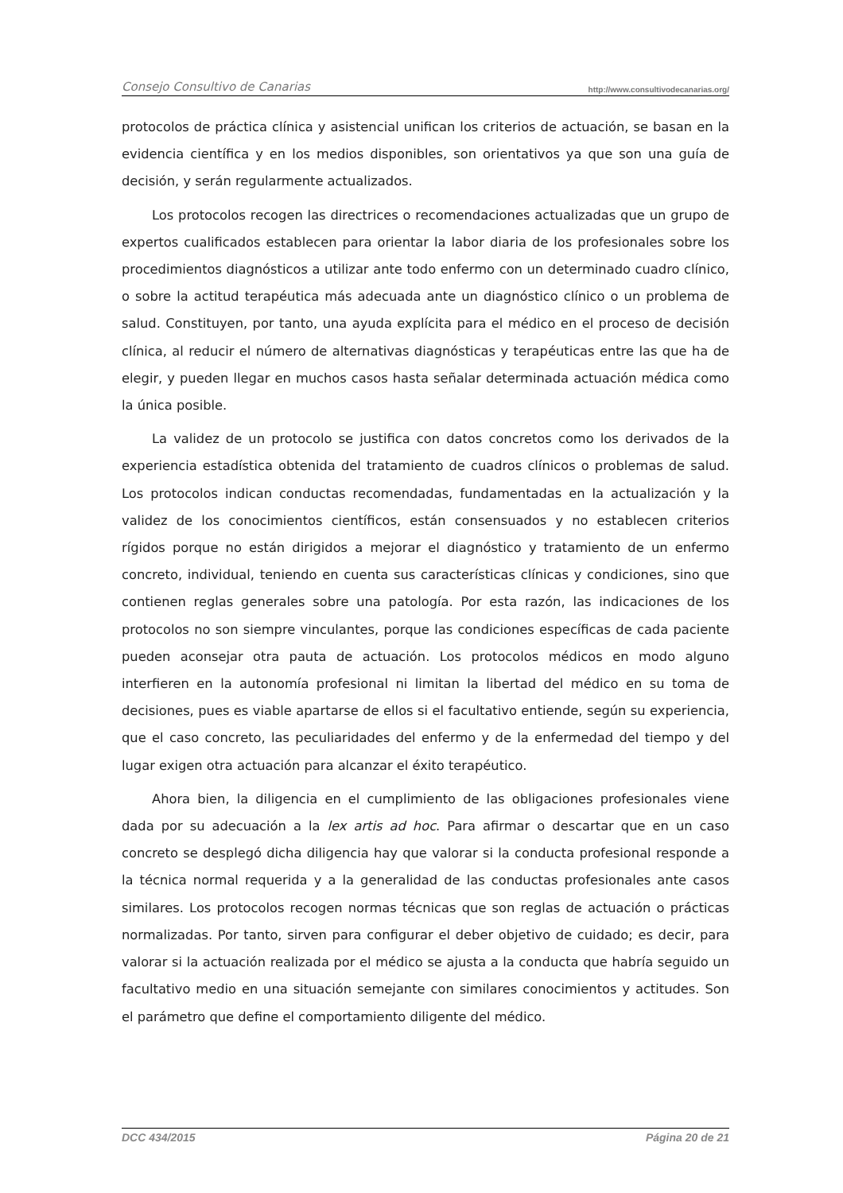Consejo Consultivo de Canarias http://www.consultivodecanarias.org/
protocolos de práctica clínica y asistencial unifican los criterios de actuación, se basan en la evidencia científica y en los medios disponibles, son orientativos ya que son una guía de decisión, y serán regularmente actualizados.
Los protocolos recogen las directrices o recomendaciones actualizadas que un grupo de expertos cualificados establecen para orientar la labor diaria de los profesionales sobre los procedimientos diagnósticos a utilizar ante todo enfermo con un determinado cuadro clínico, o sobre la actitud terapéutica más adecuada ante un diagnóstico clínico o un problema de salud. Constituyen, por tanto, una ayuda explícita para el médico en el proceso de decisión clínica, al reducir el número de alternativas diagnósticas y terapéuticas entre las que ha de elegir, y pueden llegar en muchos casos hasta señalar determinada actuación médica como la única posible.
La validez de un protocolo se justifica con datos concretos como los derivados de la experiencia estadística obtenida del tratamiento de cuadros clínicos o problemas de salud. Los protocolos indican conductas recomendadas, fundamentadas en la actualización y la validez de los conocimientos científicos, están consensuados y no establecen criterios rígidos porque no están dirigidos a mejorar el diagnóstico y tratamiento de un enfermo concreto, individual, teniendo en cuenta sus características clínicas y condiciones, sino que contienen reglas generales sobre una patología. Por esta razón, las indicaciones de los protocolos no son siempre vinculantes, porque las condiciones específicas de cada paciente pueden aconsejar otra pauta de actuación. Los protocolos médicos en modo alguno interfieren en la autonomía profesional ni limitan la libertad del médico en su toma de decisiones, pues es viable apartarse de ellos si el facultativo entiende, según su experiencia, que el caso concreto, las peculiaridades del enfermo y de la enfermedad del tiempo y del lugar exigen otra actuación para alcanzar el éxito terapéutico.
Ahora bien, la diligencia en el cumplimiento de las obligaciones profesionales viene dada por su adecuación a la lex artis ad hoc. Para afirmar o descartar que en un caso concreto se desplegó dicha diligencia hay que valorar si la conducta profesional responde a la técnica normal requerida y a la generalidad de las conductas profesionales ante casos similares. Los protocolos recogen normas técnicas que son reglas de actuación o prácticas normalizadas. Por tanto, sirven para configurar el deber objetivo de cuidado; es decir, para valorar si la actuación realizada por el médico se ajusta a la conducta que habría seguido un facultativo medio en una situación semejante con similares conocimientos y actitudes. Son el parámetro que define el comportamiento diligente del médico.
DCC 434/2015 Página 20 de 21